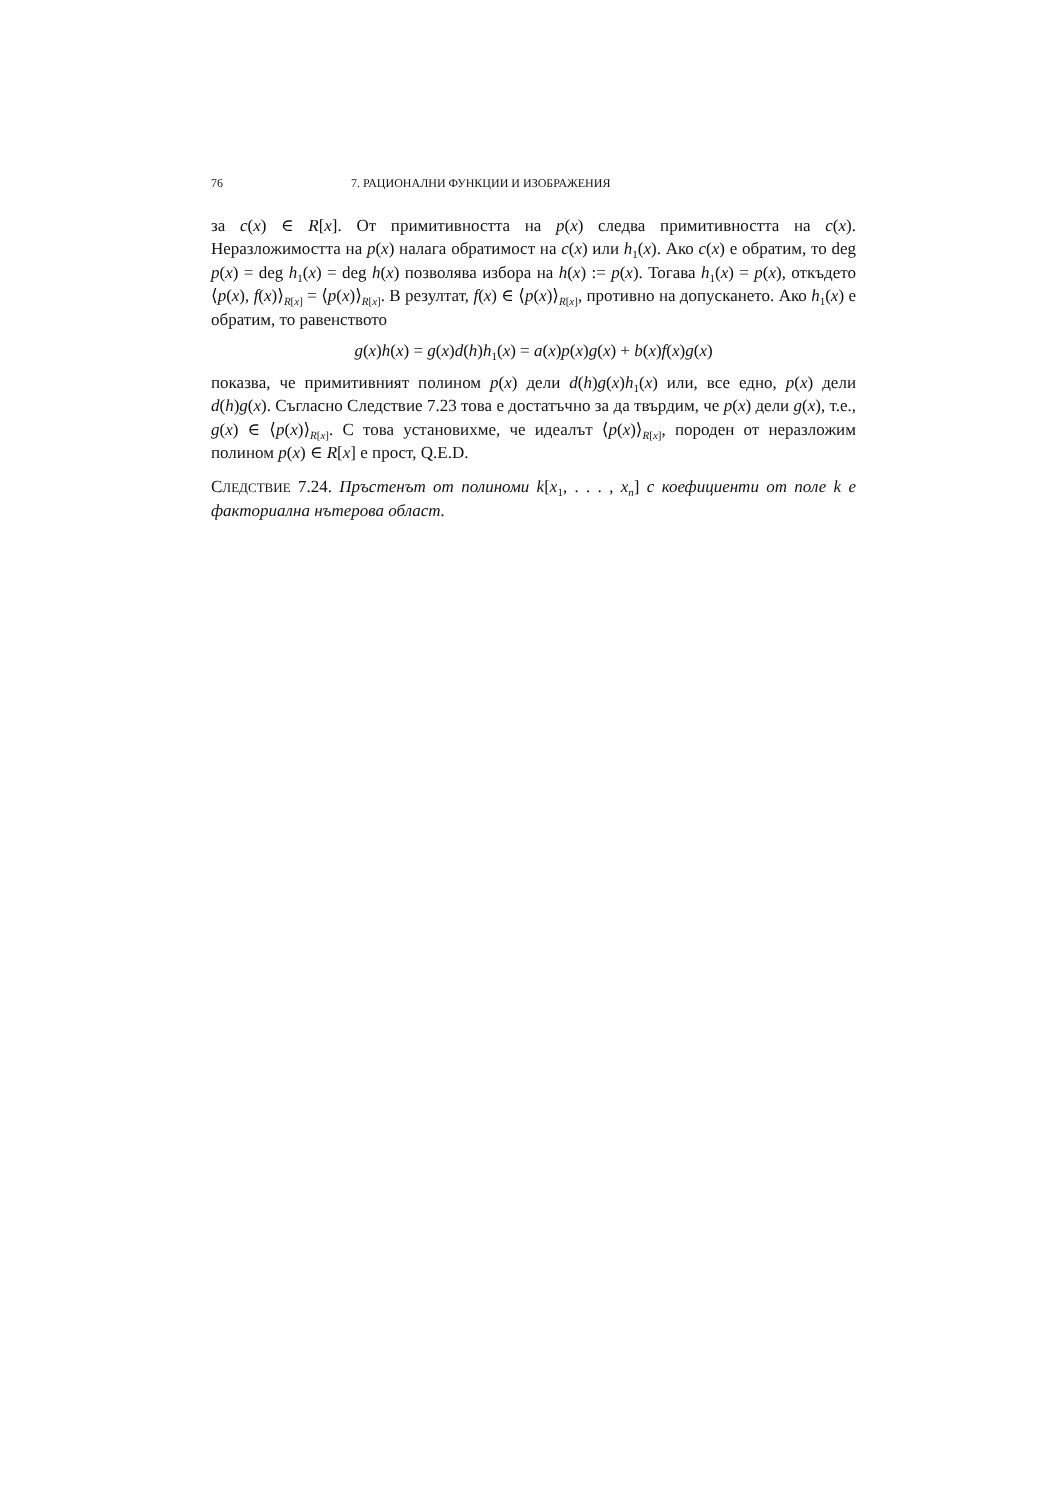76 7. РАЦИОНАЛНИ ФУНКЦИИ И ИЗОБРАЖЕНИЯ
за c(x) ∈ R[x]. От примитивността на p(x) следва примитивността на c(x). Неразложимостта на p(x) налага обратимост на c(x) или h<sub>1</sub>(x). Ако c(x) е обратим, то deg p(x) = deg h<sub>1</sub>(x) = deg h(x) позволява избора на h(x) := p(x). Тогава h<sub>1</sub>(x) = p(x), откъдето ⟨p(x), f(x)⟩<sub>R[x]</sub> = ⟨p(x)⟩<sub>R[x]</sub>. В резултат, f(x) ∈ ⟨p(x)⟩<sub>R[x]</sub>, противно на допускането. Ако h<sub>1</sub>(x) е обратим, то равенството
g(x)h(x) = g(x)d(h)h<sub>1</sub>(x) = a(x)p(x)g(x) + b(x)f(x)g(x)
показва, че примитивният полином p(x) дели d(h)g(x)h<sub>1</sub>(x) или, все едно, p(x) дели d(h)g(x). Съгласно Следствие 7.23 това е достатъчно за да твърдим, че p(x) дели g(x), т.е., g(x) ∈ ⟨p(x)⟩<sub>R[x]</sub>. С това установихме, че идеалът ⟨p(x)⟩<sub>R[x]</sub>, породен от неразложим полином p(x) ∈ R[x] е прост, Q.E.D.
СЛЕДСТВИЕ 7.24. Пръстенът от полиноми k[x<sub>1</sub>, . . . , x<sub>n</sub>] с коефициенти от поле k е факториална нътерова област.